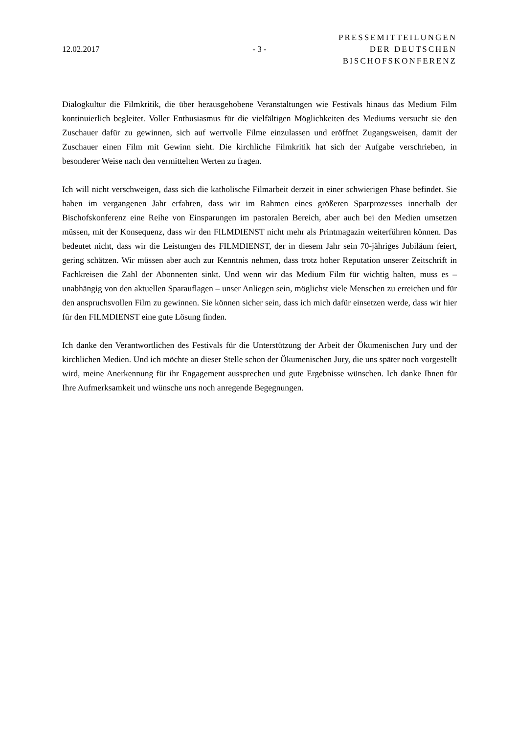12.02.2017 - 3 -
PRESSEMITTEILUNGEN
DER DEUTSCHEN
BISCHOFSKONFERENZ
Dialogkultur die Filmkritik, die über herausgehobene Veranstaltungen wie Festivals hinaus das Medium Film kontinuierlich begleitet. Voller Enthusiasmus für die vielfältigen Möglichkeiten des Mediums versucht sie den Zuschauer dafür zu gewinnen, sich auf wertvolle Filme einzulassen und eröffnet Zugangsweisen, damit der Zuschauer einen Film mit Gewinn sieht. Die kirchliche Filmkritik hat sich der Aufgabe verschrieben, in besonderer Weise nach den vermittelten Werten zu fragen.
Ich will nicht verschweigen, dass sich die katholische Filmarbeit derzeit in einer schwierigen Phase befindet. Sie haben im vergangenen Jahr erfahren, dass wir im Rahmen eines größeren Sparprozesses innerhalb der Bischofskonferenz eine Reihe von Einsparungen im pastoralen Bereich, aber auch bei den Medien umsetzen müssen, mit der Konsequenz, dass wir den FILMDIENST nicht mehr als Printmagazin weiterführen können. Das bedeutet nicht, dass wir die Leistungen des FILMDIENST, der in diesem Jahr sein 70-jähriges Jubiläum feiert, gering schätzen. Wir müssen aber auch zur Kenntnis nehmen, dass trotz hoher Reputation unserer Zeitschrift in Fachkreisen die Zahl der Abonnenten sinkt. Und wenn wir das Medium Film für wichtig halten, muss es – unabhängig von den aktuellen Sparauflagen – unser Anliegen sein, möglichst viele Menschen zu erreichen und für den anspruchsvollen Film zu gewinnen. Sie können sicher sein, dass ich mich dafür einsetzen werde, dass wir hier für den FILMDIENST eine gute Lösung finden.
Ich danke den Verantwortlichen des Festivals für die Unterstützung der Arbeit der Ökumenischen Jury und der kirchlichen Medien. Und ich möchte an dieser Stelle schon der Ökumenischen Jury, die uns später noch vorgestellt wird, meine Anerkennung für ihr Engagement aussprechen und gute Ergebnisse wünschen. Ich danke Ihnen für Ihre Aufmerksamkeit und wünsche uns noch anregende Begegnungen.